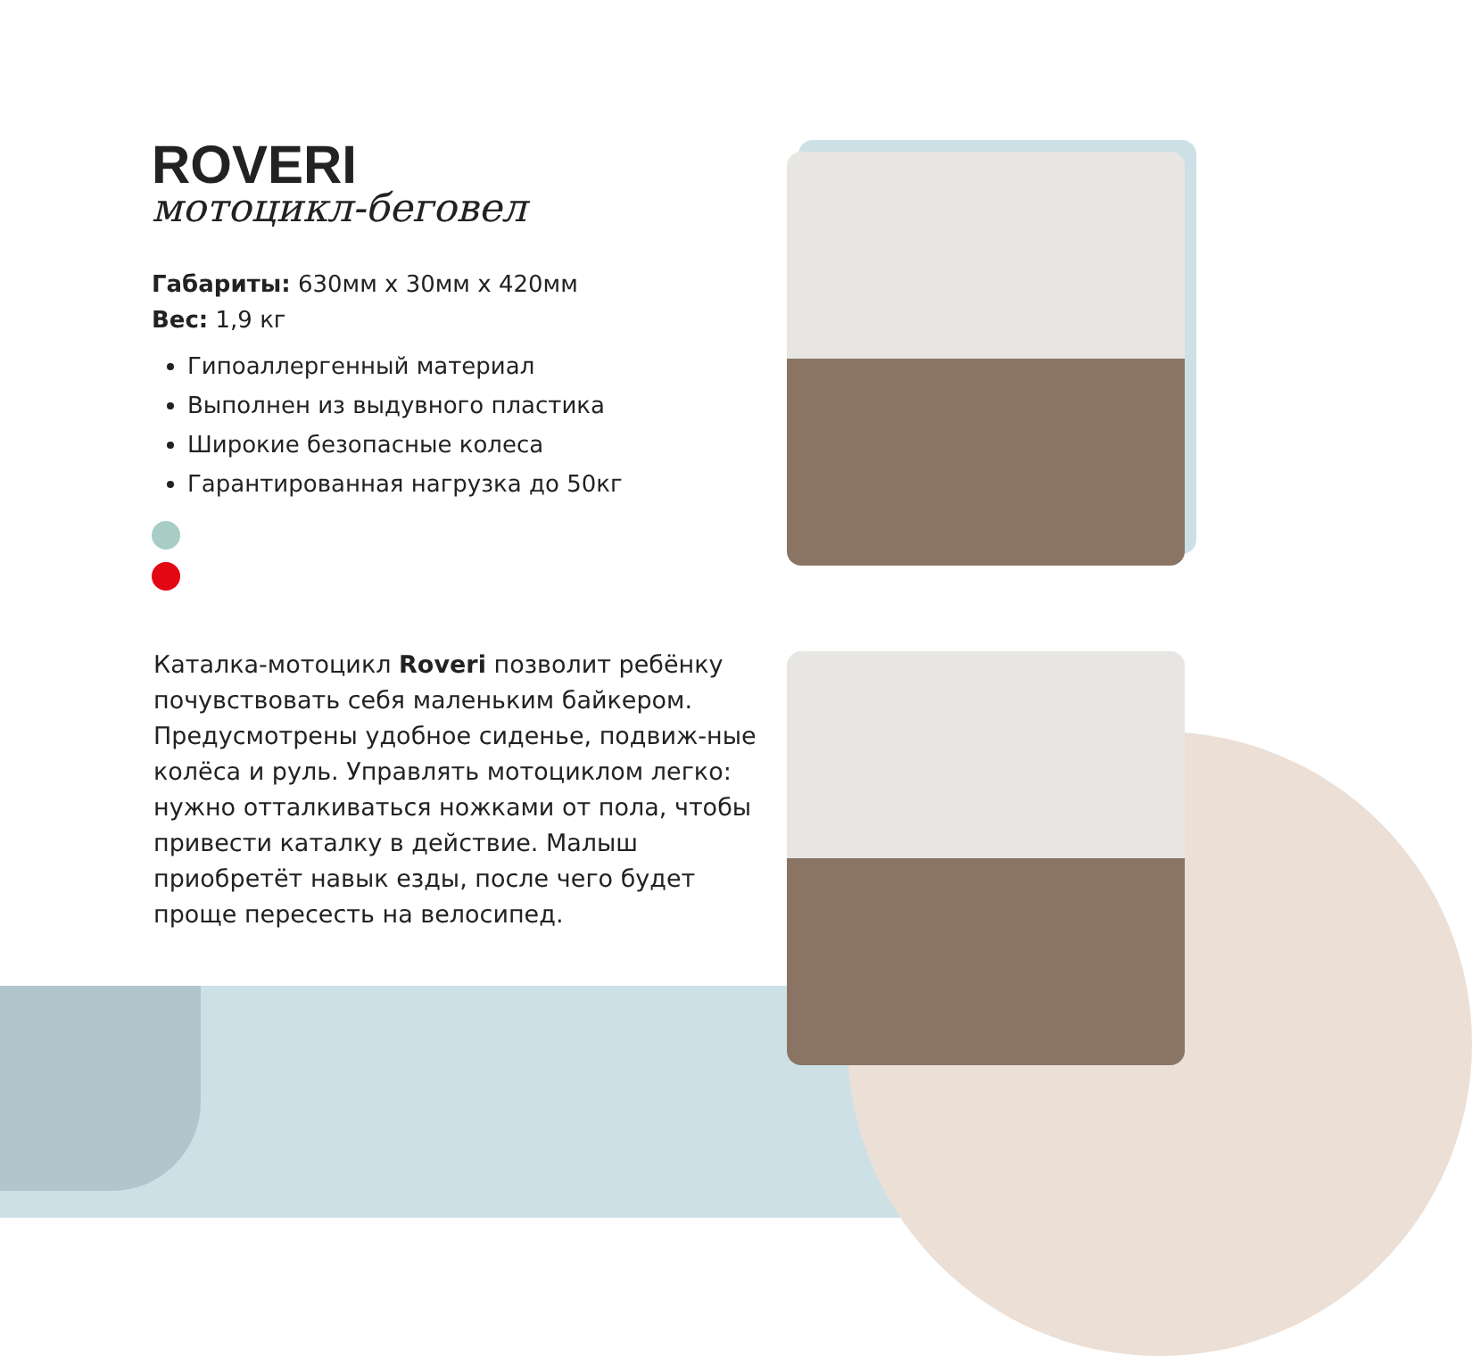ROVERI
мотоцикл-беговел
Габариты: 630мм x 30мм x 420мм
Вес: 1,9 кг
Гипоаллергенный материал
Выполнен из выдувного пластика
Широкие безопасные колеса
Гарантированная нагрузка до 50кг
Каталка-мотоцикл Roveri позволит ребёнку почувствовать себя маленьким байкером. Предусмотрены удобное сиденье, подвиж-ные колёса и руль. Управлять мотоциклом легко: нужно отталкиваться ножками от пола, чтобы привести каталку в действие. Малыш приобретёт навык езды, после чего будет проще пересесть на велосипед.